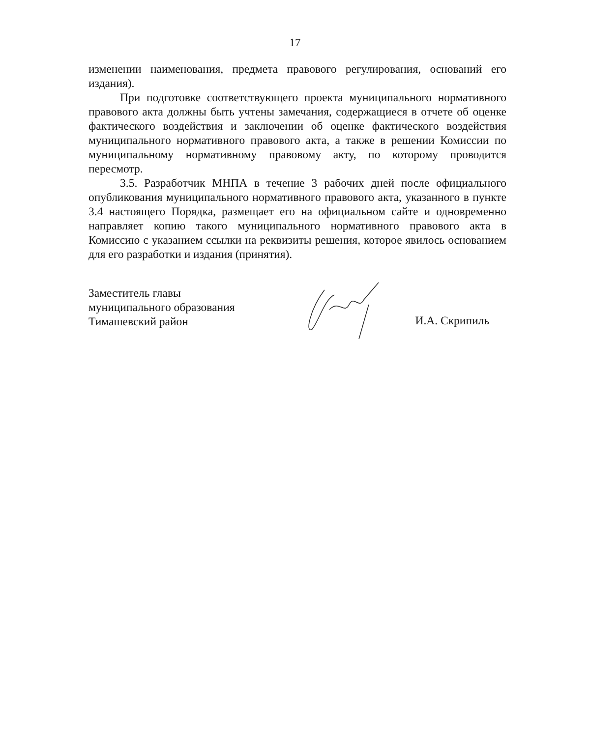17
изменении наименования, предмета правового регулирования, оснований его издания).
При подготовке соответствующего проекта муниципального нормативного правового акта должны быть учтены замечания, содержащиеся в отчете об оценке фактического воздействия и заключении об оценке фактического воздействия муниципального нормативного правового акта, а также в решении Комиссии по муниципальному нормативному правовому акту, по которому проводится пересмотр.
3.5. Разработчик МНПА в течение 3 рабочих дней после официального опубликования муниципального нормативного правового акта, указанного в пункте 3.4 настоящего Порядка, размещает его на официальном сайте и одновременно направляет копию такого муниципального нормативного правового акта в Комиссию с указанием ссылки на реквизиты решения, которое явилось основанием для его разработки и издания (принятия).
Заместитель главы
муниципального образования
Тимашевский район
И.А. Скрипиль